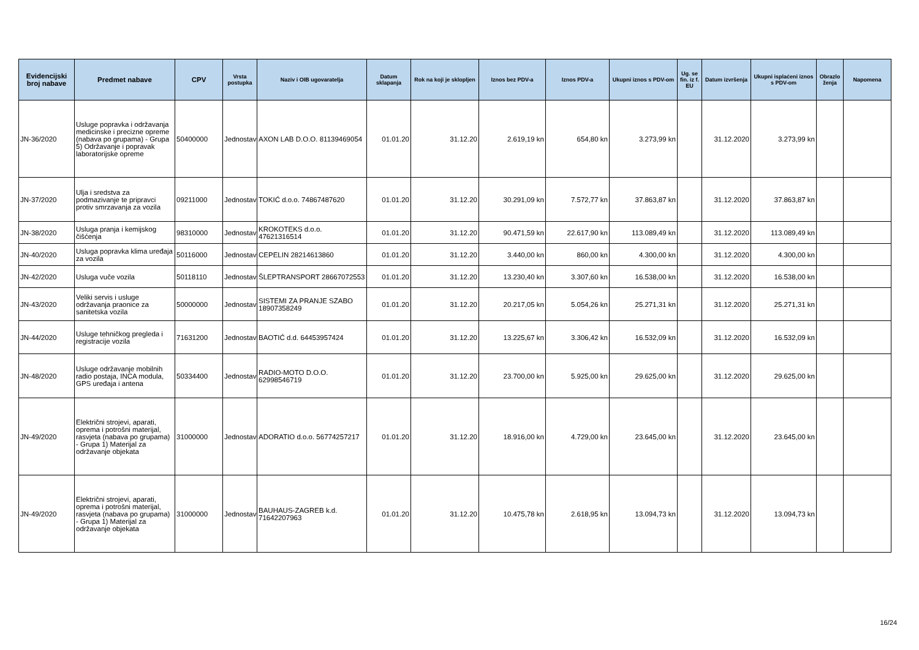| Evidencijski broj nabave | Predmet nabave | CPV | Vrsta postupka | Naziv i OIB ugovaratelja | Datum sklapanja | Rok na koji je sklopljen | Iznos bez PDV-a | Iznos PDV-a | Ukupni iznos s PDV-om | Ug. se fin. iz f. EU | Datum izvršenja | Ukupni isplaćeni iznos s PDV-om | Obrazlo ženja | Napomena |
| --- | --- | --- | --- | --- | --- | --- | --- | --- | --- | --- | --- | --- | --- | --- |
| JN-36/2020 | Usluge popravka i održavanja medicinske i precizne opreme (nabava po grupama) - Grupa 5) Održavanje i popravak laboratorijske opreme | 50400000 | Jednostav | AXON LAB D.O.O. 81139469054 | 01.01.20 | 31.12.20 | 2.619,19 kn | 654,80 kn | 3.273,99 kn | | 31.12.2020 | 3.273,99 kn | | |
| JN-37/2020 | Ulja i sredstva za podmazivanje te pripravci protiv smrzavanja za vozila | 09211000 | Jednostav | TOKIĆ d.o.o. 74867487620 | 01.01.20 | 31.12.20 | 30.291,09 kn | 7.572,77 kn | 37.863,87 kn | | 31.12.2020 | 37.863,87 kn | | |
| JN-38/2020 | Usluga pranja i kemijskog čišćenja | 98310000 | Jednostav | KROKOTEKS d.o.o. 47621316514 | 01.01.20 | 31.12.20 | 90.471,59 kn | 22.617,90 kn | 113.089,49 kn | | 31.12.2020 | 113.089,49 kn | | |
| JN-40/2020 | Usluga popravka klima uređaja za vozila | 50116000 | Jednostav | CEPELIN 28214613860 | 01.01.20 | 31.12.20 | 3.440,00 kn | 860,00 kn | 4.300,00 kn | | 31.12.2020 | 4.300,00 kn | | |
| JN-42/2020 | Usluga vuče vozila | 50118110 | Jednostav | ŠLEPTRANSPORT 28667072553 | 01.01.20 | 31.12.20 | 13.230,40 kn | 3.307,60 kn | 16.538,00 kn | | 31.12.2020 | 16.538,00 kn | | |
| JN-43/2020 | Veliki servis i usluge održavanja praonice za sanitetska vozila | 50000000 | Jednostav | SISTEMI ZA PRANJE SZABO 18907358249 | 01.01.20 | 31.12.20 | 20.217,05 kn | 5.054,26 kn | 25.271,31 kn | | 31.12.2020 | 25.271,31 kn | | |
| JN-44/2020 | Usluge tehničkog pregleda i registracije vozila | 71631200 | Jednostav | BAOTIĆ d.d. 64453957424 | 01.01.20 | 31.12.20 | 13.225,67 kn | 3.306,42 kn | 16.532,09 kn | | 31.12.2020 | 16.532,09 kn | | |
| JN-48/2020 | Usluge održavanje mobilnih radio postaja, INCA modula, GPS uređaja i antena | 50334400 | Jednostav | RADIO-MOTO D.O.O. 62998546719 | 01.01.20 | 31.12.20 | 23.700,00 kn | 5.925,00 kn | 29.625,00 kn | | 31.12.2020 | 29.625,00 kn | | |
| JN-49/2020 | Električni strojevi, aparati, oprema i potrošni materijal, rasvjeta (nabava po grupama) - Grupa 1) Materijal za održavanje objekata | 31000000 | Jednostav | ADORATIO d.o.o. 56774257217 | 01.01.20 | 31.12.20 | 18.916,00 kn | 4.729,00 kn | 23.645,00 kn | | 31.12.2020 | 23.645,00 kn | | |
| JN-49/2020 | Električni strojevi, aparati, oprema i potrošni materijal, rasvjeta (nabava po grupama) - Grupa 1) Materijal za održavanje objekata | 31000000 | Jednostav | BAUHAUS-ZAGREB k.d. 71642207963 | 01.01.20 | 31.12.20 | 10.475,78 kn | 2.618,95 kn | 13.094,73 kn | | 31.12.2020 | 13.094,73 kn | | |
16/24